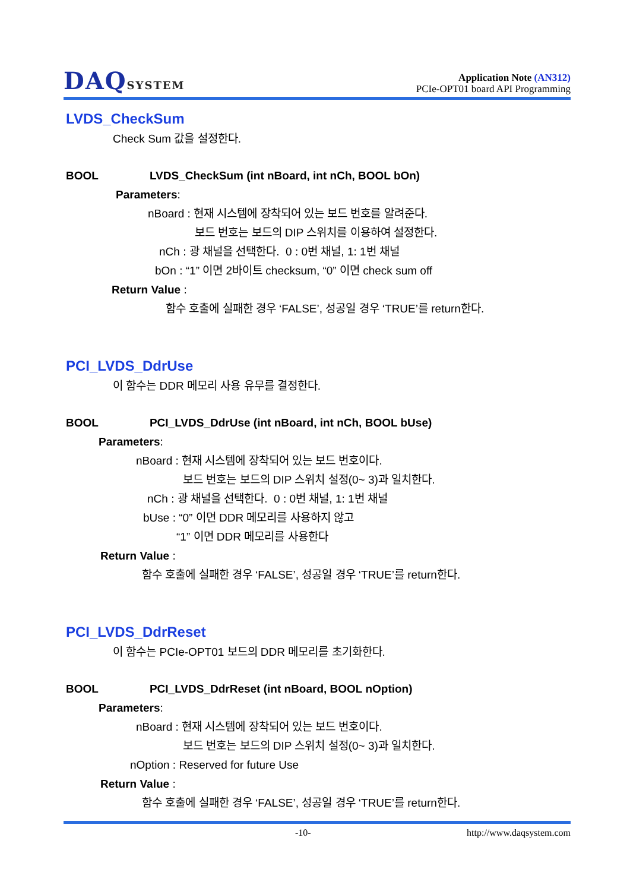DAQSYSTEM
Application Note (AN312)
PCIe-OPT01 board API Programming
LVDS_CheckSum
Check Sum 값을 설정한다.
BOOL LVDS_CheckSum (int nBoard, int nCh, BOOL bOn)
Parameters:
nBoard : 현재 시스템에 장착되어 있는 보드 번호를 알려준다.
보드 번호는 보드의 DIP 스위치를 이용하여 설정한다.
nCh : 광 채널을 선택한다. 0 : 0번 채널, 1: 1번 채널
bOn : “1” 이면 2바이트 checksum, “0” 이면 check sum off
Return Value :
함수 호출에 실패한 경우 ‘FALSE’, 성공일 경우 ‘TRUE’를 return한다.
PCI_LVDS_DdrUse
이 함수는 DDR 메모리 사용 유무를 결정한다.
BOOL PCI_LVDS_DdrUse (int nBoard, int nCh, BOOL bUse)
Parameters:
nBoard : 현재 시스템에 장착되어 있는 보드 번호이다.
보드 번호는 보드의 DIP 스위치 설정(0~ 3)과 일치한다.
nCh : 광 채널을 선택한다. 0 : 0번 채널, 1: 1번 채널
bUse : “0” 이면 DDR 메모리를 사용하지 않고
“1” 이면 DDR 메모리를 사용한다
Return Value :
함수 호출에 실패한 경우 ‘FALSE’, 성공일 경우 ‘TRUE’를 return한다.
PCI_LVDS_DdrReset
이 함수는 PCIe-OPT01 보드의 DDR 메모리를 초기화한다.
BOOL PCI_LVDS_DdrReset (int nBoard, BOOL nOption)
Parameters:
nBoard : 현재 시스템에 장착되어 있는 보드 번호이다.
보드 번호는 보드의 DIP 스위치 설정(0~ 3)과 일치한다.
nOption : Reserved for future Use
Return Value :
함수 호출에 실패한 경우 ‘FALSE’, 성공일 경우 ‘TRUE’를 return한다.
-10- http://www.daqsystem.com